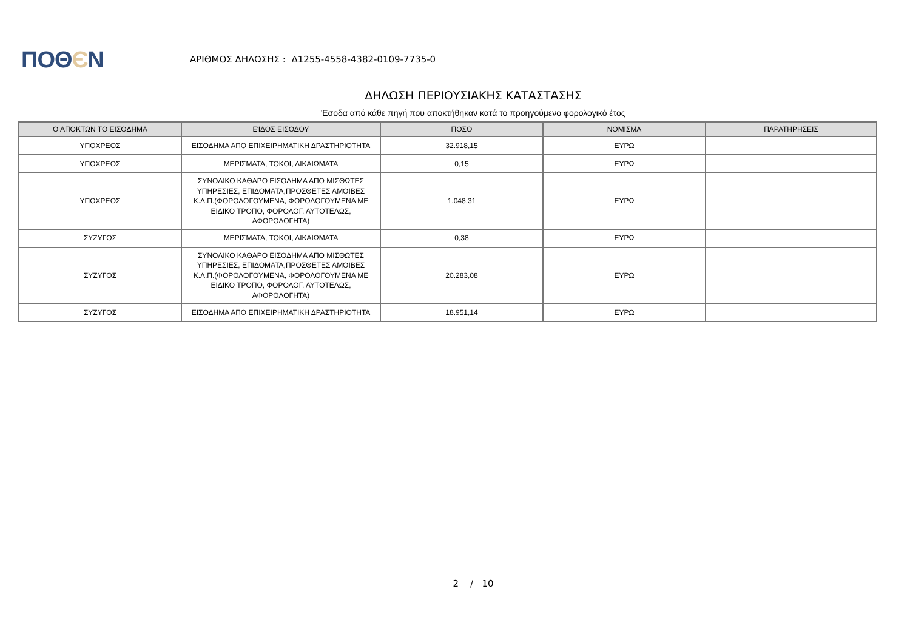ΠΟΘЄΝ
ΑΡΙΘΜΟΣ ΔΗΛΩΣΗΣ : Δ1255-4558-4382-0109-7735-0
ΔΗΛΩΣΗ ΠΕΡΙΟΥΣΙΑΚΗΣ ΚΑΤΑΣΤΑΣΗΣ
Έσοδα από κάθε πηγή που αποκτήθηκαν κατά το προηγούμενο φορολογικό έτος
| Ο ΑΠΟΚΤΩΝ ΤΟ ΕΙΣΟΔΗΜΑ | ΕΊΔΟΣ ΕΙΣΟΔΟΥ | ΠΟΣΟ | ΝΟΜΙΣΜΑ | ΠΑΡΑΤΗΡΗΣΕΙΣ |
| --- | --- | --- | --- | --- |
| ΥΠΟΧΡΕΟΣ | ΕΙΣΟΔΗΜΑ ΑΠΟ ΕΠΙΧΕΙΡΗΜΑΤΙΚΗ ΔΡΑΣΤΗΡΙΟΤΗΤΑ | 32.918,15 | ΕΥΡΩ | |
| ΥΠΟΧΡΕΟΣ | ΜΕΡΙΣΜΑΤΑ, ΤΟΚΟΙ, ΔΙΚΑΙΩΜΑΤΑ | 0,15 | ΕΥΡΩ | |
| ΥΠΟΧΡΕΟΣ | ΣΥΝΟΛΙΚΟ ΚΑΘΑΡΟ ΕΙΣΟΔΗΜΑ ΑΠΟ ΜΙΣΘΩΤΕΣ ΥΠΗΡΕΣΙΕΣ, ΕΠΙΔΟΜΑΤΑ,ΠΡΟΣΘΕΤΕΣ ΑΜΟΙΒΕΣ Κ.Λ.Π.(ΦΟΡΟΛΟΓΟΥΜΕΝΑ, ΦΟΡΟΛΟΓΟΥΜΕΝΑ ΜΕ ΕΙΔΙΚΟ ΤΡΟΠΟ, ΦΟΡΟΛΟΓ. ΑΥΤΟΤΕΛΩΣ, ΑΦΟΡΟΛΟΓΗΤΑ) | 1.048,31 | ΕΥΡΩ | |
| ΣΥΖΥΓΟΣ | ΜΕΡΙΣΜΑΤΑ, ΤΟΚΟΙ, ΔΙΚΑΙΩΜΑΤΑ | 0,38 | ΕΥΡΩ | |
| ΣΥΖΥΓΟΣ | ΣΥΝΟΛΙΚΟ ΚΑΘΑΡΟ ΕΙΣΟΔΗΜΑ ΑΠΟ ΜΙΣΘΩΤΕΣ ΥΠΗΡΕΣΙΕΣ, ΕΠΙΔΟΜΑΤΑ,ΠΡΟΣΘΕΤΕΣ ΑΜΟΙΒΕΣ Κ.Λ.Π.(ΦΟΡΟΛΟΓΟΥΜΕΝΑ, ΦΟΡΟΛΟΓΟΥΜΕΝΑ ΜΕ ΕΙΔΙΚΟ ΤΡΟΠΟ, ΦΟΡΟΛΟΓ. ΑΥΤΟΤΕΛΩΣ, ΑΦΟΡΟΛΟΓΗΤΑ) | 20.283,08 | ΕΥΡΩ | |
| ΣΥΖΥΓΟΣ | ΕΙΣΟΔΗΜΑ ΑΠΟ ΕΠΙΧΕΙΡΗΜΑΤΙΚΗ ΔΡΑΣΤΗΡΙΟΤΗΤΑ | 18.951,14 | ΕΥΡΩ | |
2 / 10